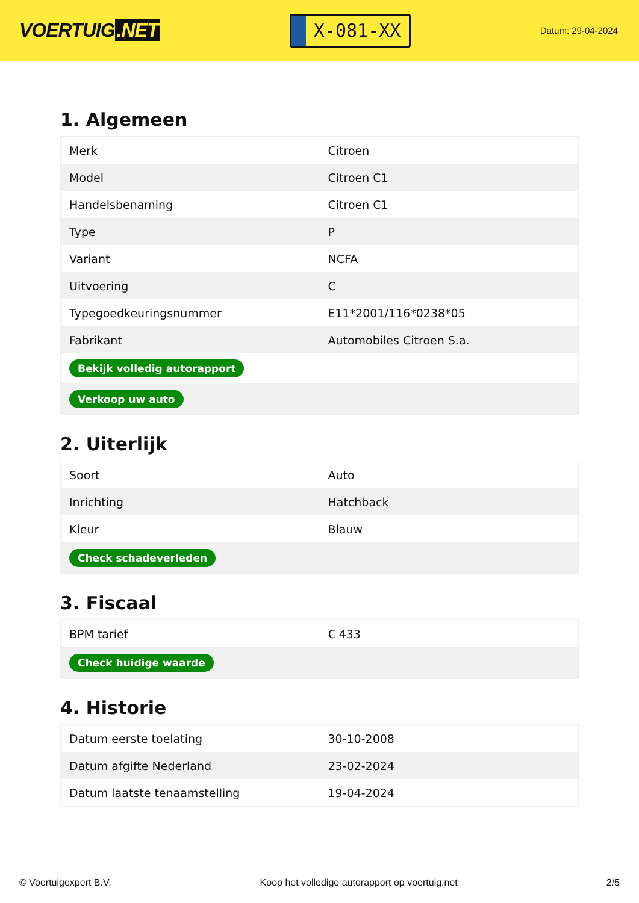VOERTUIG.NET
X-081-XX
Datum: 29-04-2024
1. Algemeen
| Merk | Citroen |
| Model | Citroen C1 |
| Handelsbenaming | Citroen C1 |
| Type | P |
| Variant | NCFA |
| Uitvoering | C |
| Typegoedkeuringsnummer | E11*2001/116*0238*05 |
| Fabrikant | Automobiles Citroen S.a. |
| Bekijk volledig autorapport | |
| Verkoop uw auto | |
2. Uiterlijk
| Soort | Auto |
| Inrichting | Hatchback |
| Kleur | Blauw |
| Check schadeverleden | |
3. Fiscaal
| BPM tarief | € 433 |
| Check huidige waarde | |
4. Historie
| Datum eerste toelating | 30-10-2008 |
| Datum afgifte Nederland | 23-02-2024 |
| Datum laatste tenaamstelling | 19-04-2024 |
© Voertuigexpert B.V. Koop het volledige autorapport op voertuig.net 2/5